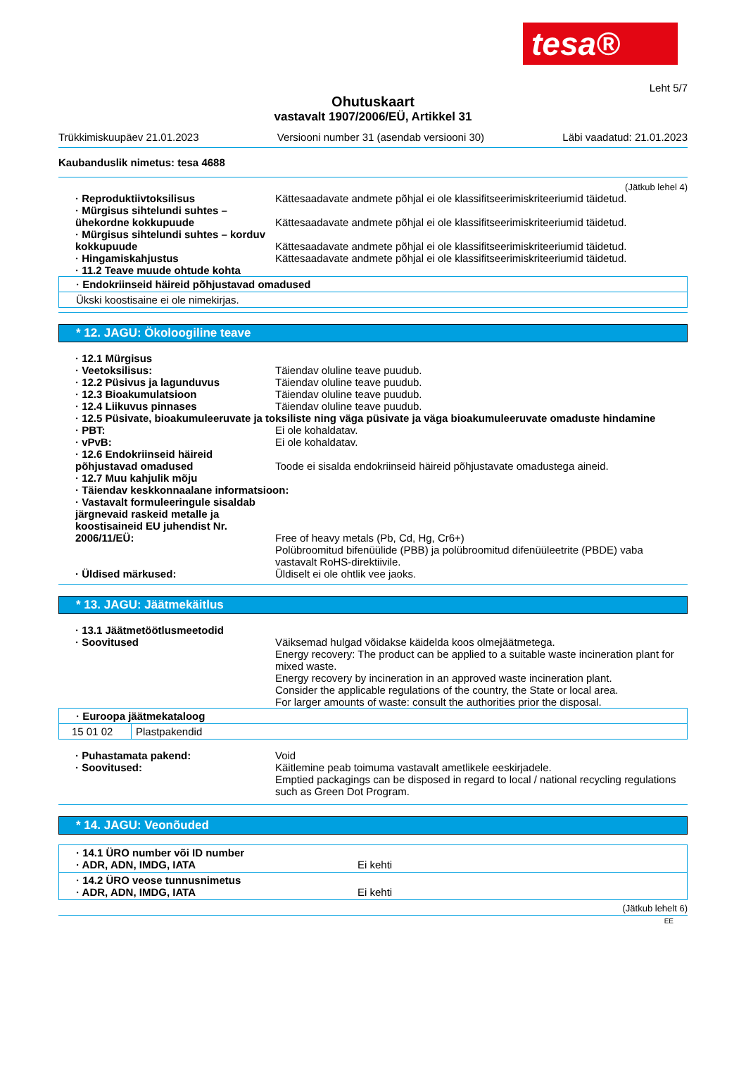tesa®
Leht 5/7
Ohutuskaart
vastavalt 1907/2006/EÜ, Artikkel 31
Trükkimiskuupäev 21.01.2023 Versiooni number 31 (asendab versiooni 30) Läbi vaadatud: 21.01.2023
Kaubanduslik nimetus: tesa 4688
(Jätkub lehel 4)
· Reproduktiivtoksilisus Kättesaadavate andmete põhjal ei ole klassifitseerimiskriteeriumid täidetud.
· Mürgisus sihtelundi suhtes – ühekordne kokkupuude
Kättesaadavate andmete põhjal ei ole klassifitseerimiskriteeriumid täidetud.
· Mürgisus sihtelundi suhtes – korduv kokkupuude
Kättesaadavate andmete põhjal ei ole klassifitseerimiskriteeriumid täidetud.
· Hingamiskahjustus Kättesaadavate andmete põhjal ei ole klassifitseerimiskriteeriumid täidetud.
· 11.2 Teave muude ohtude kohta
· Endokriinseid häireid põhjustavad omadused
Ükski koostisaine ei ole nimekirjas.
* 12. JAGU: Ökoloogiline teave
· 12.1 Mürgisus
· Veetoksilisus: Täiendav oluline teave puudub.
· 12.2 Püsivus ja lagunduvus Täiendav oluline teave puudub.
· 12.3 Bioakumulatsioon Täiendav oluline teave puudub.
· 12.4 Liikuvus pinnases Täiendav oluline teave puudub.
· 12.5 Püsivate, bioakumuleeruvate ja toksiliste ning väga püsivate ja väga bioakumuleeruvate omaduste hindamine
· PBT: Ei ole kohaldatav.
· vPvB: Ei ole kohaldatav.
· 12.6 Endokriinseid häireid põhjustavad omadused
Toode ei sisalda endokriinseid häireid põhjustavate omadustega aineid.
· 12.7 Muu kahjulik mõju
· Täiendav keskkonnaalane informatsioon:
· Vastavalt formuleeringule sisaldab järgnevaid raskeid metalle ja koostisaineid EU juhendist Nr. 2006/11/EÜ:
Free of heavy metals (Pb, Cd, Hg, Cr6+)
Polübroomitud bifenüülide (PBB) ja polübroomitud difenüüleetrite (PBDE) vaba vastavalt RoHS-direktiivile.
· Üldised märkused: Üldiselt ei ole ohtlik vee jaoks.
* 13. JAGU: Jäätmekäitlus
· 13.1 Jäätmetöötlusmeetodid
· Soovitused Väiksemad hulgad võidakse käidelda koos olmejäätmetega.
Energy recovery: The product can be applied to a suitable waste incineration plant for mixed waste.
Energy recovery by incineration in an approved waste incineration plant.
Consider the applicable regulations of the country, the State or local area.
For larger amounts of waste: consult the authorities prior the disposal.
| · Euroopa jäätmekataloog | |
| 15 01 02 | Plastpakendid |
· Puhastamata pakend: Void
· Soovitused: Käitlemine peab toimuma vastavalt ametlikele eeskirjadele.
Emptied packagings can be disposed in regard to local / national recycling regulations such as Green Dot Program.
* 14. JAGU: Veonõuded
| · 14.1 ÜRO number või ID number · ADR, ADN, IMDG, IATA Ei kehti |
| · 14.2 ÜRO veose tunnusnimetus · ADR, ADN, IMDG, IATA Ei kehti |
(Jätkub lehelt 6)
EE